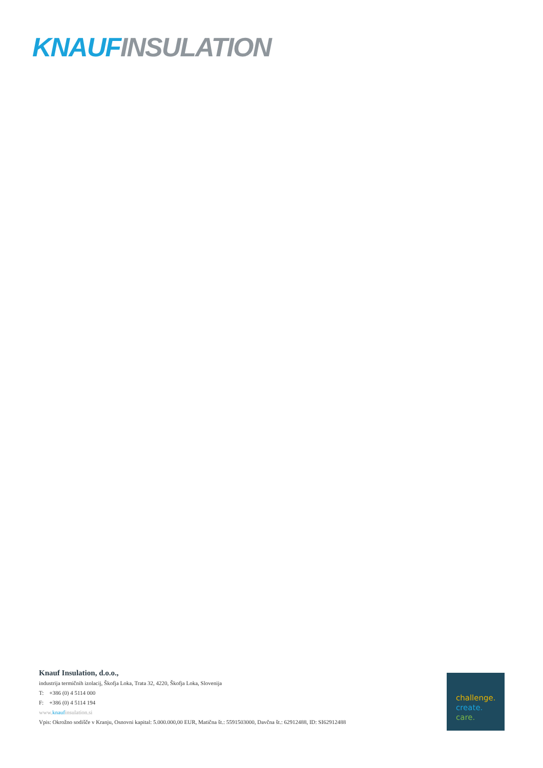KNAUF INSULATION
Knauf Insulation, d.o.o.,
industrija termičnih izolacij, Škofja Loka, Trata 32, 4220, Škofja Loka, Slovenija
T: +386 (0) 4 5114 000
F: +386 (0) 4 5114 194
www.knaufinsulation.si
Vpis: Okrožno sodišče v Kranju, Osnovni kapital: 5.000.000,00 EUR, Matična št.: 5591503000, Davčna št.: 62912488, ID: SI62912488
challenge.
create.
care.